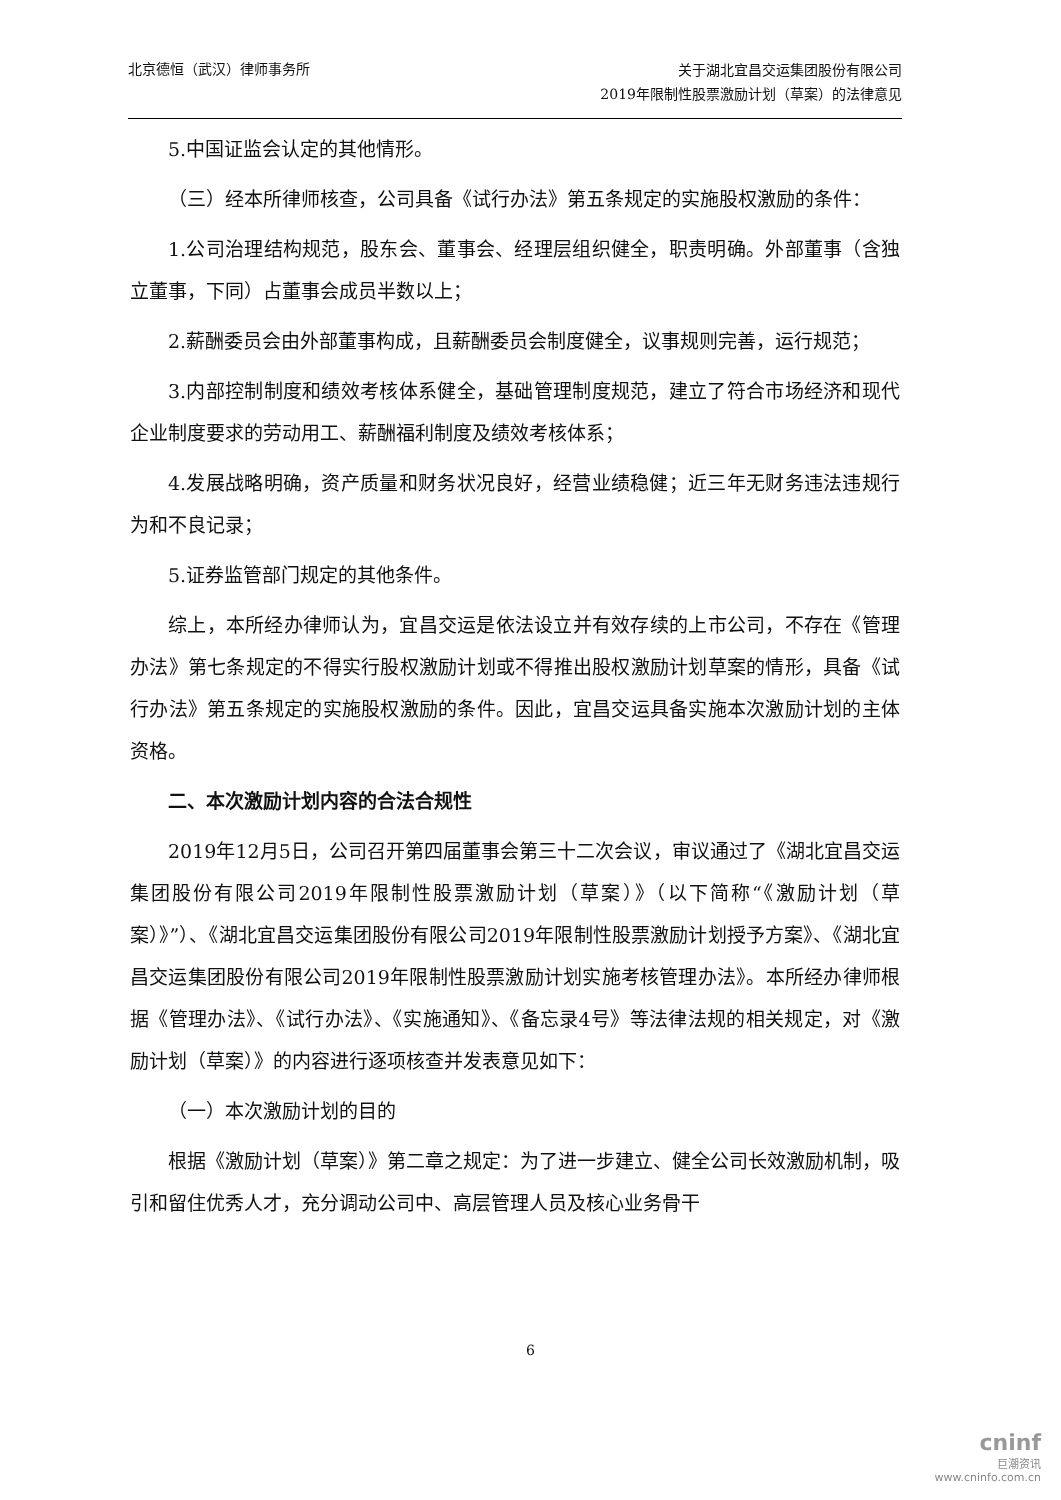北京德恒（武汉）律师事务所
关于湖北宜昌交运集团股份有限公司
2019年限制性股票激励计划（草案）的法律意见
5.中国证监会认定的其他情形。
（三）经本所律师核查，公司具备《试行办法》第五条规定的实施股权激励的条件：
1.公司治理结构规范，股东会、董事会、经理层组织健全，职责明确。外部董事（含独立董事，下同）占董事会成员半数以上；
2.薪酬委员会由外部董事构成，且薪酬委员会制度健全，议事规则完善，运行规范；
3.内部控制制度和绩效考核体系健全，基础管理制度规范，建立了符合市场经济和现代企业制度要求的劳动用工、薪酬福利制度及绩效考核体系；
4.发展战略明确，资产质量和财务状况良好，经营业绩稳健；近三年无财务违法违规行为和不良记录；
5.证券监管部门规定的其他条件。
综上，本所经办律师认为，宜昌交运是依法设立并有效存续的上市公司，不存在《管理办法》第七条规定的不得实行股权激励计划或不得推出股权激励计划草案的情形，具备《试行办法》第五条规定的实施股权激励的条件。因此，宜昌交运具备实施本次激励计划的主体资格。
二、本次激励计划内容的合法合规性
2019年12月5日，公司召开第四届董事会第三十二次会议，审议通过了《湖北宜昌交运集团股份有限公司2019年限制性股票激励计划（草案）》（以下简称“《激励计划（草案）》”）、《湖北宜昌交运集团股份有限公司2019年限制性股票激励计划授予方案》、《湖北宜昌交运集团股份有限公司2019年限制性股票激励计划实施考核管理办法》。本所经办律师根据《管理办法》、《试行办法》、《实施通知》、《备忘录4号》等法律法规的相关规定，对《激励计划（草案）》的内容进行逐项核查并发表意见如下：
（一）本次激励计划的目的
根据《激励计划（草案）》第二章之规定：为了进一步建立、健全公司长效激励机制，吸引和留住优秀人才，充分调动公司中、高层管理人员及核心业务骨干
6
cninf
巨潮资讯
www.cninfo.com.cn